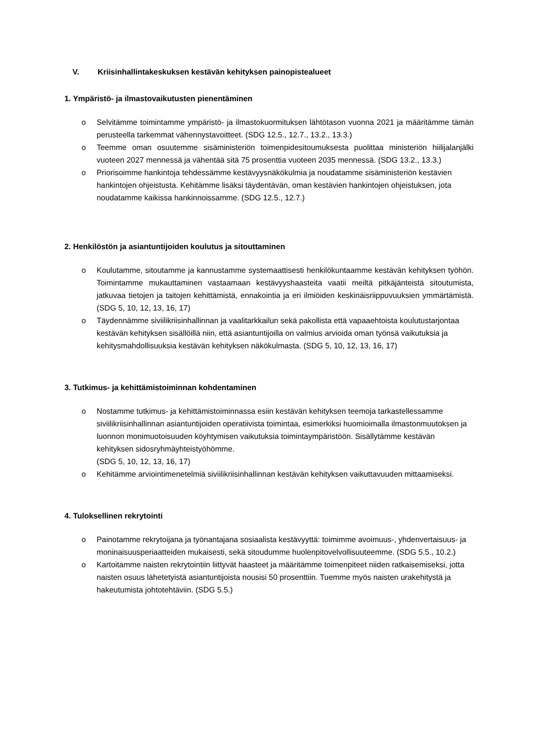V. Kriisinhallintakeskuksen kestävän kehityksen painopistealueet
1. Ympäristö- ja ilmastovaikutusten pienentäminen
o Selvitämme toimintamme ympäristö- ja ilmastokuormituksen lähtötason vuonna 2021 ja määritämme tämän perusteella tarkemmat vähennystavoitteet. (SDG 12.5., 12.7., 13.2., 13.3.)
o Teemme oman osuutemme sisäministeriön toimenpidesitoumuksesta puolittaa ministeriön hiilijalanjälki vuoteen 2027 mennessä ja vähentää sitä 75 prosenttia vuoteen 2035 mennessä. (SDG 13.2., 13.3.)
o Priorisoimme hankintoja tehdessämme kestävyysnäkökulmia ja noudatamme sisäministeriön kestävien hankintojen ohjeistusta. Kehitämme lisäksi täydentävän, oman kestävien hankintojen ohjeistuksen, jota noudatamme kaikissa hankinnoissamme. (SDG 12.5., 12.7.)
2. Henkilöstön ja asiantuntijoiden koulutus ja sitouttaminen
o Koulutamme, sitoutamme ja kannustamme systemaattisesti henkilökuntaamme kestävän kehityksen työhön. Toimintamme mukauttaminen vastaamaan kestävyyshaasteita vaatii meiltä pitkäjänteistä sitoutumista, jatkuvaa tietojen ja taitojen kehittämistä, ennakointia ja eri ilmiöiden keskinäisriippuvuuksien ymmärtämistä. (SDG 5, 10, 12, 13, 16, 17)
o Täydennämme siviilikriisinhallinnan ja vaalitarkkailun sekä pakollista että vapaaehtoista koulutustarjontaa kestävän kehityksen sisällöillä niin, että asiantuntijoilla on valmius arvioida oman työnsä vaikutuksia ja kehitysmahdollisuuksia kestävän kehityksen näkökulmasta. (SDG 5, 10, 12, 13, 16, 17)
3. Tutkimus- ja kehittämistoiminnan kohdentaminen
o Nostamme tutkimus- ja kehittämistoiminnassa esiin kestävän kehityksen teemoja tarkastellessamme siviilikriisinhallinnan asiantuntijoiden operatiivista toimintaa, esimerkiksi huomioimalla ilmastonmuutoksen ja luonnon monimuotoisuuden köyhtymisen vaikutuksia toimintaympäristöön. Sisällytämme kestävän kehityksen sidosryhmäyhteistyöhömme.
(SDG 5, 10, 12, 13, 16, 17)
o Kehitämme arviointimenetelmiä siviilikriisinhallinnan kestävän kehityksen vaikuttavuuden mittaamiseksi.
4. Tuloksellinen rekrytointi
o Painotamme rekrytoijana ja työnantajana sosiaalista kestävyyttä: toimimme avoimuus-, yhdenvertaisuus- ja moninaisuusperiaatteiden mukaisesti, sekä sitoudumme huolenpitovelvollisuuteemme. (SDG 5.5., 10.2.)
o Kartoitamme naisten rekrytointiin liittyvät haasteet ja määritämme toimenpiteet niiden ratkaisemiseksi, jotta naisten osuus lähetetyistä asiantuntijoista nousisi 50 prosenttiin. Tuemme myös naisten urakehitystä ja hakeutumista johtotehtäviin. (SDG 5.5.)